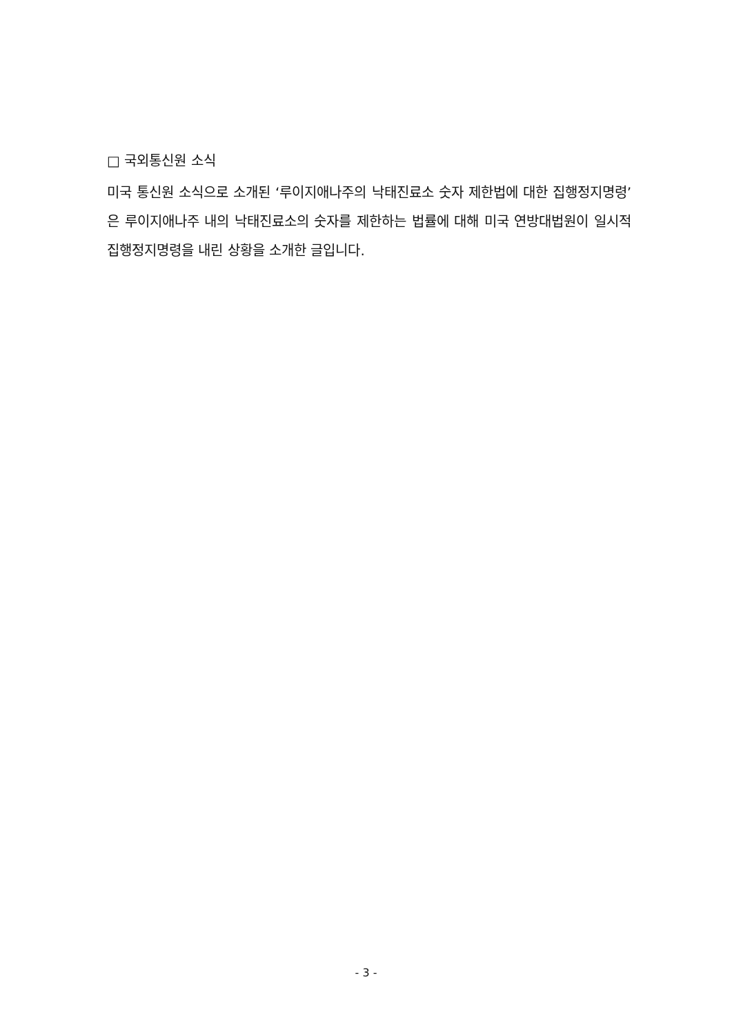□ 국외통신원 소식
미국 통신원 소식으로 소개된 ‘루이지애나주의 낙태진료소 숫자 제한법에 대한 집행정지명령’은 루이지애나주 내의 낙태진료소의 숫자를 제한하는 법률에 대해 미국 연방대법원이 일시적 집행정지명령을 내린 상황을 소개한 글입니다.
- 3 -